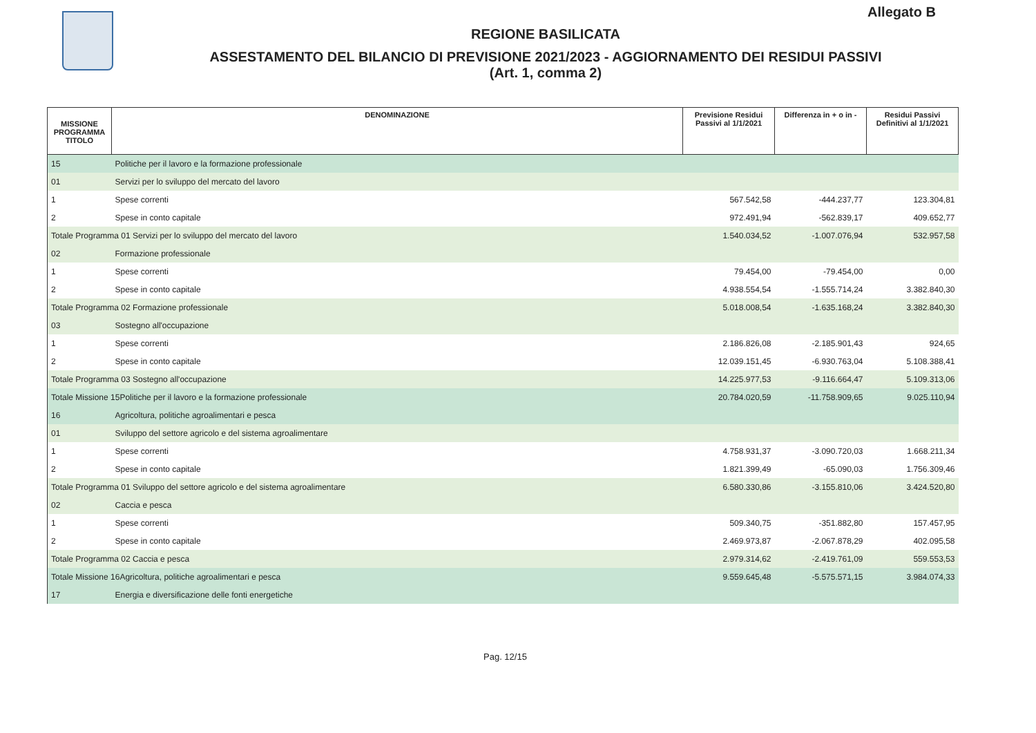Allegato B
REGIONE BASILICATA
ASSESTAMENTO DEL BILANCIO DI PREVISIONE 2021/2023 - AGGIORNAMENTO DEI RESIDUI PASSIVI
(Art. 1, comma 2)
| MISSIONE PROGRAMMA TITOLO | DENOMINAZIONE | Previsione Residui Passivi al 1/1/2021 | Differenza in + o in - | Residui Passivi Definitivi al 1/1/2021 |
| --- | --- | --- | --- | --- |
| 15 | Politiche per il lavoro e la formazione professionale | | | |
| 01 | Servizi per lo sviluppo del mercato del lavoro | | | |
| 1 | Spese correnti | 567.542,58 | -444.237,77 | 123.304,81 |
| 2 | Spese in conto capitale | 972.491,94 | -562.839,17 | 409.652,77 |
| Totale Programma 01 Servizi per lo sviluppo del mercato del lavoro | | 1.540.034,52 | -1.007.076,94 | 532.957,58 |
| 02 | Formazione professionale | | | |
| 1 | Spese correnti | 79.454,00 | -79.454,00 | 0,00 |
| 2 | Spese in conto capitale | 4.938.554,54 | -1.555.714,24 | 3.382.840,30 |
| Totale Programma 02 Formazione professionale | | 5.018.008,54 | -1.635.168,24 | 3.382.840,30 |
| 03 | Sostegno all'occupazione | | | |
| 1 | Spese correnti | 2.186.826,08 | -2.185.901,43 | 924,65 |
| 2 | Spese in conto capitale | 12.039.151,45 | -6.930.763,04 | 5.108.388,41 |
| Totale Programma 03 Sostegno all'occupazione | | 14.225.977,53 | -9.116.664,47 | 5.109.313,06 |
| Totale Missione 15Politiche per il lavoro e la formazione professionale | | 20.784.020,59 | -11.758.909,65 | 9.025.110,94 |
| 16 | Agricoltura, politiche agroalimentari e pesca | | | |
| 01 | Sviluppo del settore agricolo e del sistema agroalimentare | | | |
| 1 | Spese correnti | 4.758.931,37 | -3.090.720,03 | 1.668.211,34 |
| 2 | Spese in conto capitale | 1.821.399,49 | -65.090,03 | 1.756.309,46 |
| Totale Programma 01 Sviluppo del settore agricolo e del sistema agroalimentare | | 6.580.330,86 | -3.155.810,06 | 3.424.520,80 |
| 02 | Caccia e pesca | | | |
| 1 | Spese correnti | 509.340,75 | -351.882,80 | 157.457,95 |
| 2 | Spese in conto capitale | 2.469.973,87 | -2.067.878,29 | 402.095,58 |
| Totale Programma 02 Caccia e pesca | | 2.979.314,62 | -2.419.761,09 | 559.553,53 |
| Totale Missione 16Agricoltura, politiche agroalimentari e pesca | | 9.559.645,48 | -5.575.571,15 | 3.984.074,33 |
| 17 | Energia e diversificazione delle fonti energetiche | | | |
Pag. 12/15